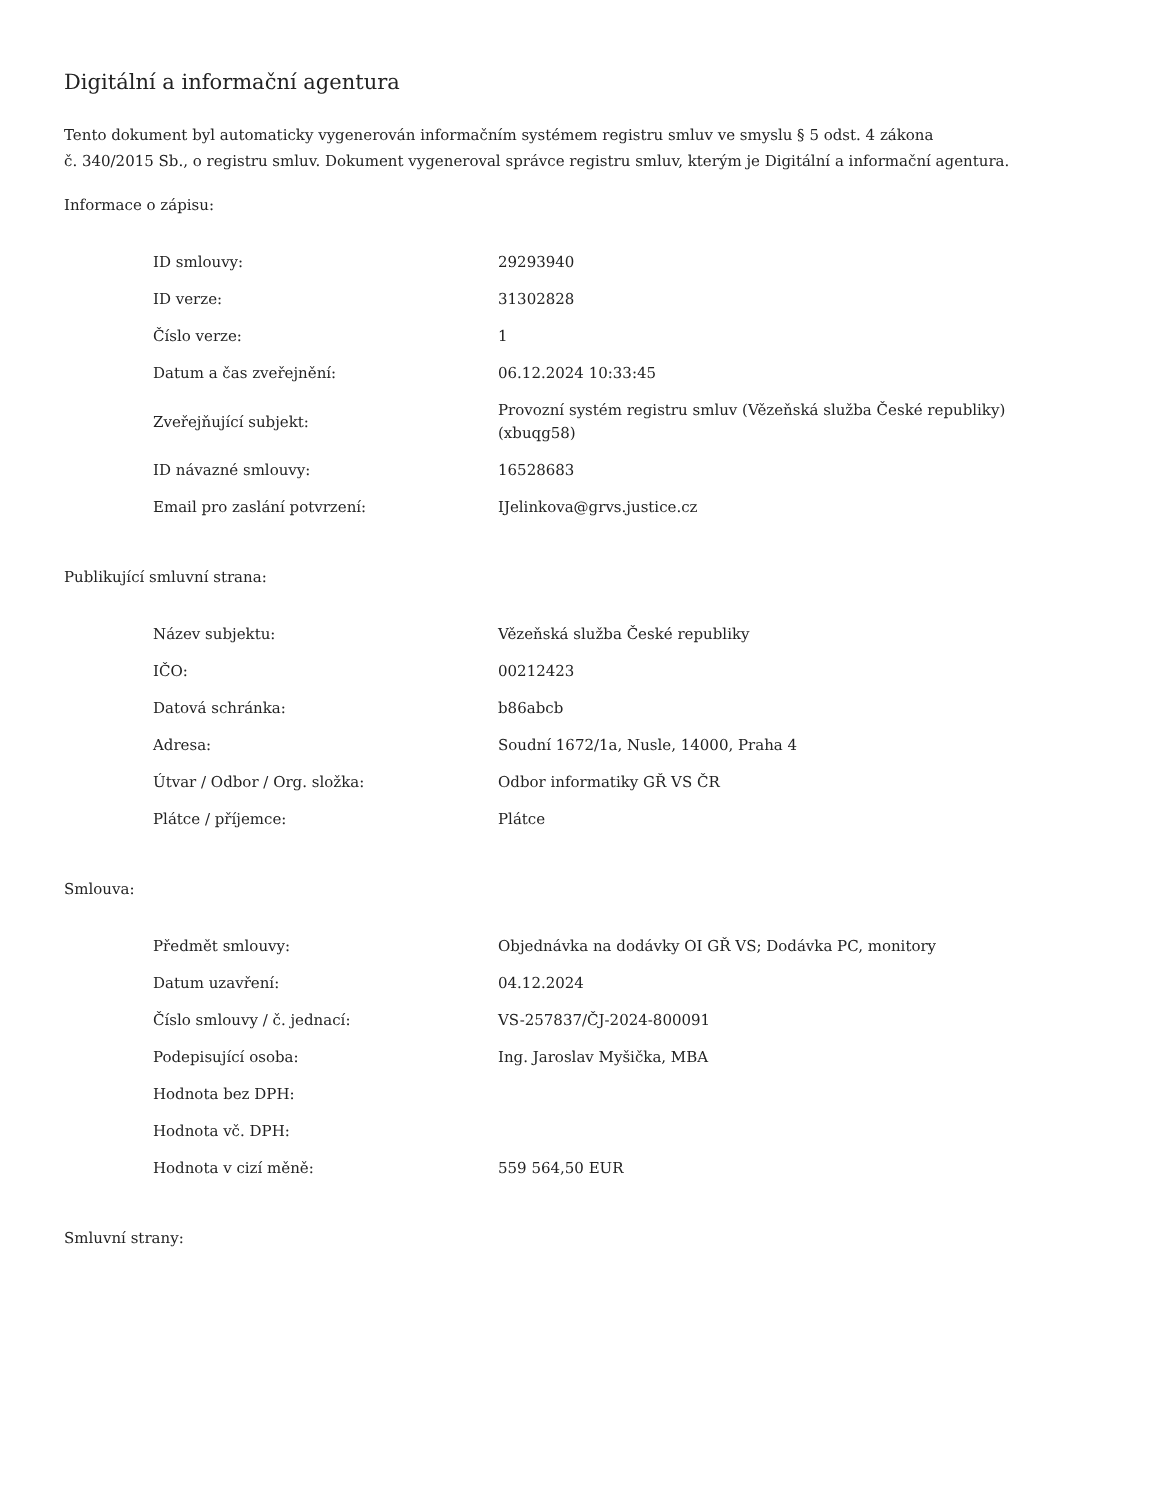Digitální a informační agentura
Tento dokument byl automaticky vygenerován informačním systémem registru smluv ve smyslu § 5 odst. 4 zákona
č. 340/2015 Sb., o registru smluv. Dokument vygeneroval správce registru smluv, kterým je Digitální a informační agentura.
Informace o zápisu:
| ID smlouvy: | 29293940 |
| ID verze: | 31302828 |
| Číslo verze: | 1 |
| Datum a čas zveřejnění: | 06.12.2024 10:33:45 |
| Zveřejňující subjekt: | Provozní systém registru smluv (Vězeňská služba České republiky) (xbuqg58) |
| ID návazné smlouvy: | 16528683 |
| Email pro zaslání potvrzení: | IJelinkova@grvs.justice.cz |
Publikující smluvní strana:
| Název subjektu: | Vězeňská služba České republiky |
| IČO: | 00212423 |
| Datová schránka: | b86abcb |
| Adresa: | Soudní 1672/1a, Nusle, 14000, Praha 4 |
| Útvar / Odbor / Org. složka: | Odbor informatiky GŘ VS ČR |
| Plátce / příjemce: | Plátce |
Smlouva:
| Předmět smlouvy: | Objednávka na dodávky OI GŘ VS; Dodávka PC, monitory |
| Datum uzavření: | 04.12.2024 |
| Číslo smlouvy / č. jednací: | VS-257837/ČJ-2024-800091 |
| Podepisující osoba: | Ing. Jaroslav Myšička, MBA |
| Hodnota bez DPH: | |
| Hodnota vč. DPH: | |
| Hodnota v cizí měně: | 559 564,50 EUR |
Smluvní strany: